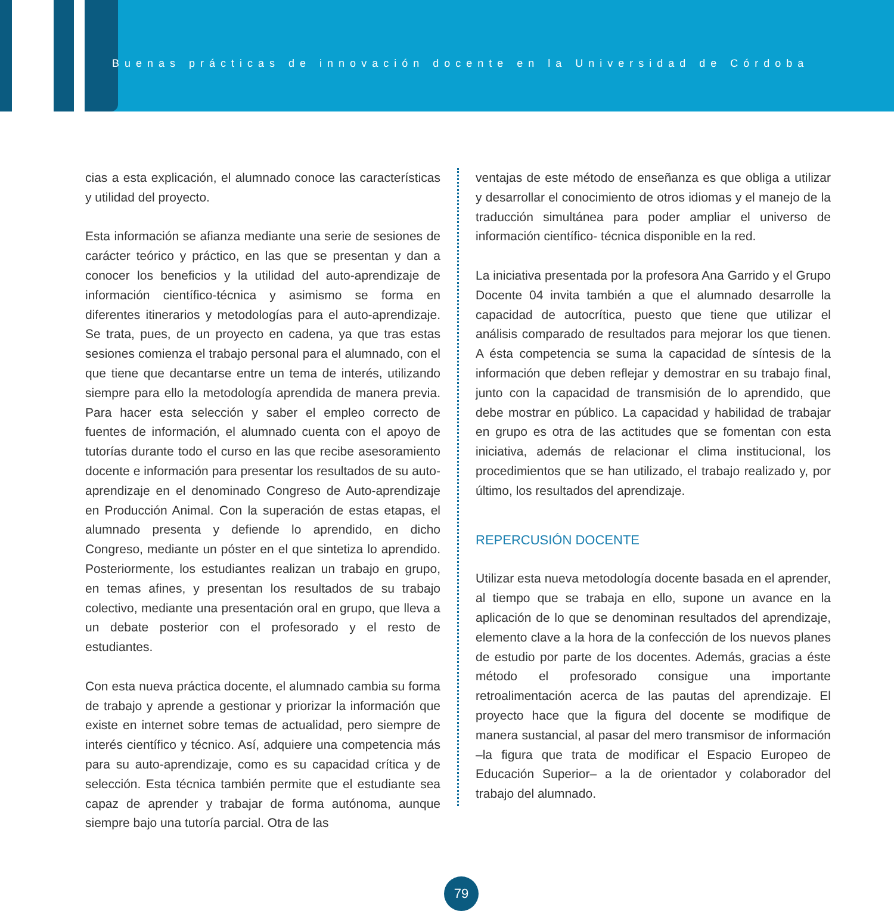Buenas prácticas de innovación docente en la Universidad de Córdoba
cias a esta explicación, el alumnado conoce las características y utilidad del proyecto.
Esta información se afianza mediante una serie de sesiones de carácter teórico y práctico, en las que se presentan y dan a conocer los beneficios y la utilidad del auto-aprendizaje de información científico-técnica y asimismo se forma en diferentes itinerarios y metodologías para el auto-aprendizaje. Se trata, pues, de un proyecto en cadena, ya que tras estas sesiones comienza el trabajo personal para el alumnado, con el que tiene que decantarse entre un tema de interés, utilizando siempre para ello la metodología aprendida de manera previa. Para hacer esta selección y saber el empleo correcto de fuentes de información, el alumnado cuenta con el apoyo de tutorías durante todo el curso en las que recibe asesoramiento docente e información para presentar los resultados de su auto-aprendizaje en el denominado Congreso de Auto-aprendizaje en Producción Animal. Con la superación de estas etapas, el alumnado presenta y defiende lo aprendido, en dicho Congreso, mediante un póster en el que sintetiza lo aprendido. Posteriormente, los estudiantes realizan un trabajo en grupo, en temas afines, y presentan los resultados de su trabajo colectivo, mediante una presentación oral en grupo, que lleva a un debate posterior con el profesorado y el resto de estudiantes.
Con esta nueva práctica docente, el alumnado cambia su forma de trabajo y aprende a gestionar y priorizar la información que existe en internet sobre temas de actualidad, pero siempre de interés científico y técnico. Así, adquiere una competencia más para su auto-aprendizaje, como es su capacidad crítica y de selección. Esta técnica también permite que el estudiante sea capaz de aprender y trabajar de forma autónoma, aunque siempre bajo una tutoría parcial. Otra de las
ventajas de este método de enseñanza es que obliga a utilizar y desarrollar el conocimiento de otros idiomas y el manejo de la traducción simultánea para poder ampliar el universo de información científico- técnica disponible en la red.
La iniciativa presentada por la profesora Ana Garrido y el Grupo Docente 04 invita también a que el alumnado desarrolle la capacidad de autocrítica, puesto que tiene que utilizar el análisis comparado de resultados para mejorar los que tienen. A ésta competencia se suma la capacidad de síntesis de la información que deben reflejar y demostrar en su trabajo final, junto con la capacidad de transmisión de lo aprendido, que debe mostrar en público. La capacidad y habilidad de trabajar en grupo es otra de las actitudes que se fomentan con esta iniciativa, además de relacionar el clima institucional, los procedimientos que se han utilizado, el trabajo realizado y, por último, los resultados del aprendizaje.
REPERCUSIÓN DOCENTE
Utilizar esta nueva metodología docente basada en el aprender, al tiempo que se trabaja en ello, supone un avance en la aplicación de lo que se denominan resultados del aprendizaje, elemento clave a la hora de la confección de los nuevos planes de estudio por parte de los docentes. Además, gracias a éste método el profesorado consigue una importante retroalimentación acerca de las pautas del aprendizaje. El proyecto hace que la figura del docente se modifique de manera sustancial, al pasar del mero transmisor de información –la figura que trata de modificar el Espacio Europeo de Educación Superior– a la de orientador y colaborador del trabajo del alumnado.
79